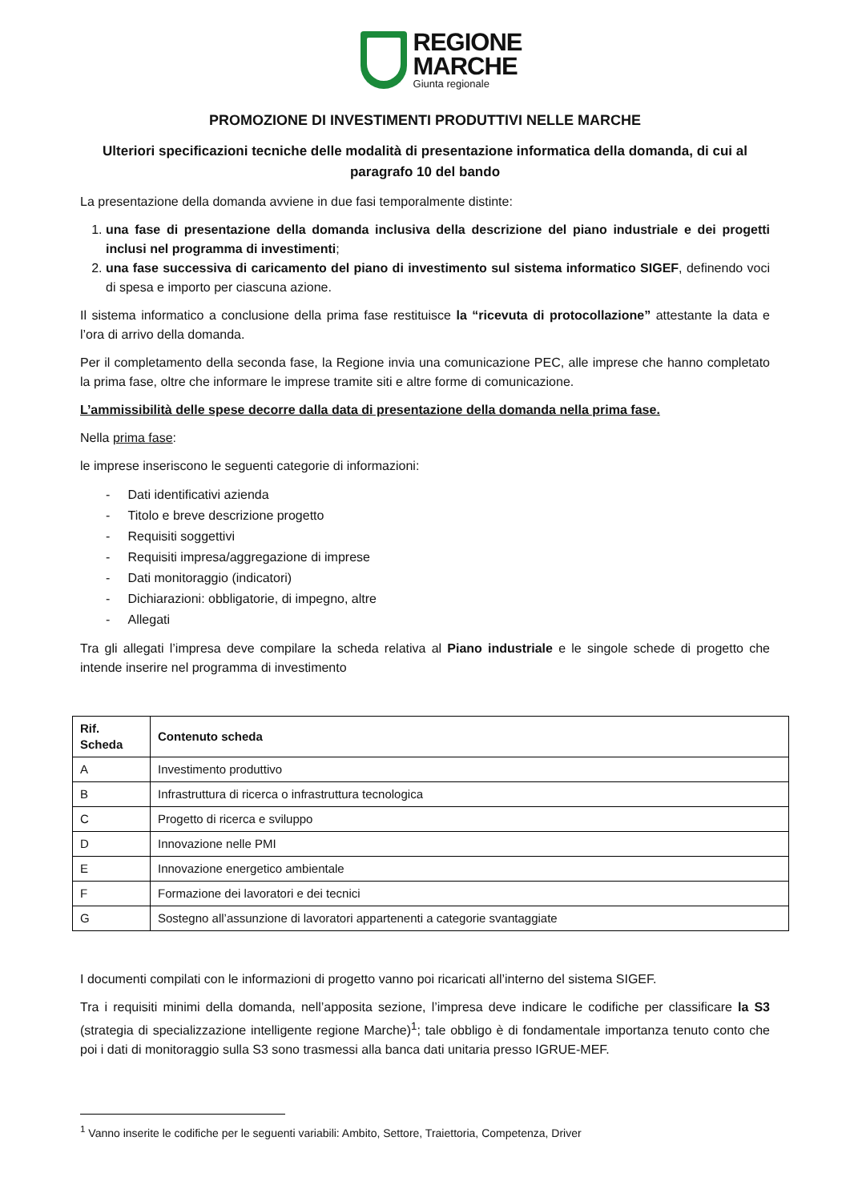REGIONE
MARCHE
Giunta regionale
PROMOZIONE DI INVESTIMENTI PRODUTTIVI NELLE MARCHE
Ulteriori specificazioni tecniche delle modalità di presentazione informatica della domanda, di cui al paragrafo 10 del bando
La presentazione della domanda avviene in due fasi temporalmente distinte:
1. una fase di presentazione della domanda inclusiva della descrizione del piano industriale e dei progetti inclusi nel programma di investimenti;
2. una fase successiva di caricamento del piano di investimento sul sistema informatico SIGEF, definendo voci di spesa e importo per ciascuna azione.
Il sistema informatico a conclusione della prima fase restituisce la “ricevuta di protocollazione” attestante la data e l’ora di arrivo della domanda.
Per il completamento della seconda fase, la Regione invia una comunicazione PEC, alle imprese che hanno completato la prima fase, oltre che informare le imprese tramite siti e altre forme di comunicazione.
L’ammissibilità delle spese decorre dalla data di presentazione della domanda nella prima fase.
Nella prima fase:
le imprese inseriscono le seguenti categorie di informazioni:
- Dati identificativi azienda
- Titolo e breve descrizione progetto
- Requisiti soggettivi
- Requisiti impresa/aggregazione di imprese
- Dati monitoraggio (indicatori)
- Dichiarazioni: obbligatorie, di impegno, altre
- Allegati
Tra gli allegati l’impresa deve compilare la scheda relativa al Piano industriale e le singole schede di progetto che intende inserire nel programma di investimento
| Rif. Scheda | Contenuto scheda |
| --- | --- |
| A | Investimento produttivo |
| B | Infrastruttura di ricerca o infrastruttura tecnologica |
| C | Progetto di ricerca e sviluppo |
| D | Innovazione nelle PMI |
| E | Innovazione energetico ambientale |
| F | Formazione dei lavoratori e dei tecnici |
| G | Sostegno all’assunzione di lavoratori appartenenti a categorie svantaggiate |
I documenti compilati con le informazioni di progetto vanno poi ricaricati all’interno del sistema SIGEF.
Tra i requisiti minimi della domanda, nell’apposita sezione, l’impresa deve indicare le codifiche per classificare la S3 (strategia di specializzazione intelligente regione Marche)<sup>1</sup>; tale obbligo è di fondamentale importanza tenuto conto che poi i dati di monitoraggio sulla S3 sono trasmessi alla banca dati unitaria presso IGRUE-MEF.
<sup>1</sup> Vanno inserite le codifiche per le seguenti variabili: Ambito, Settore, Traiettoria, Competenza, Driver